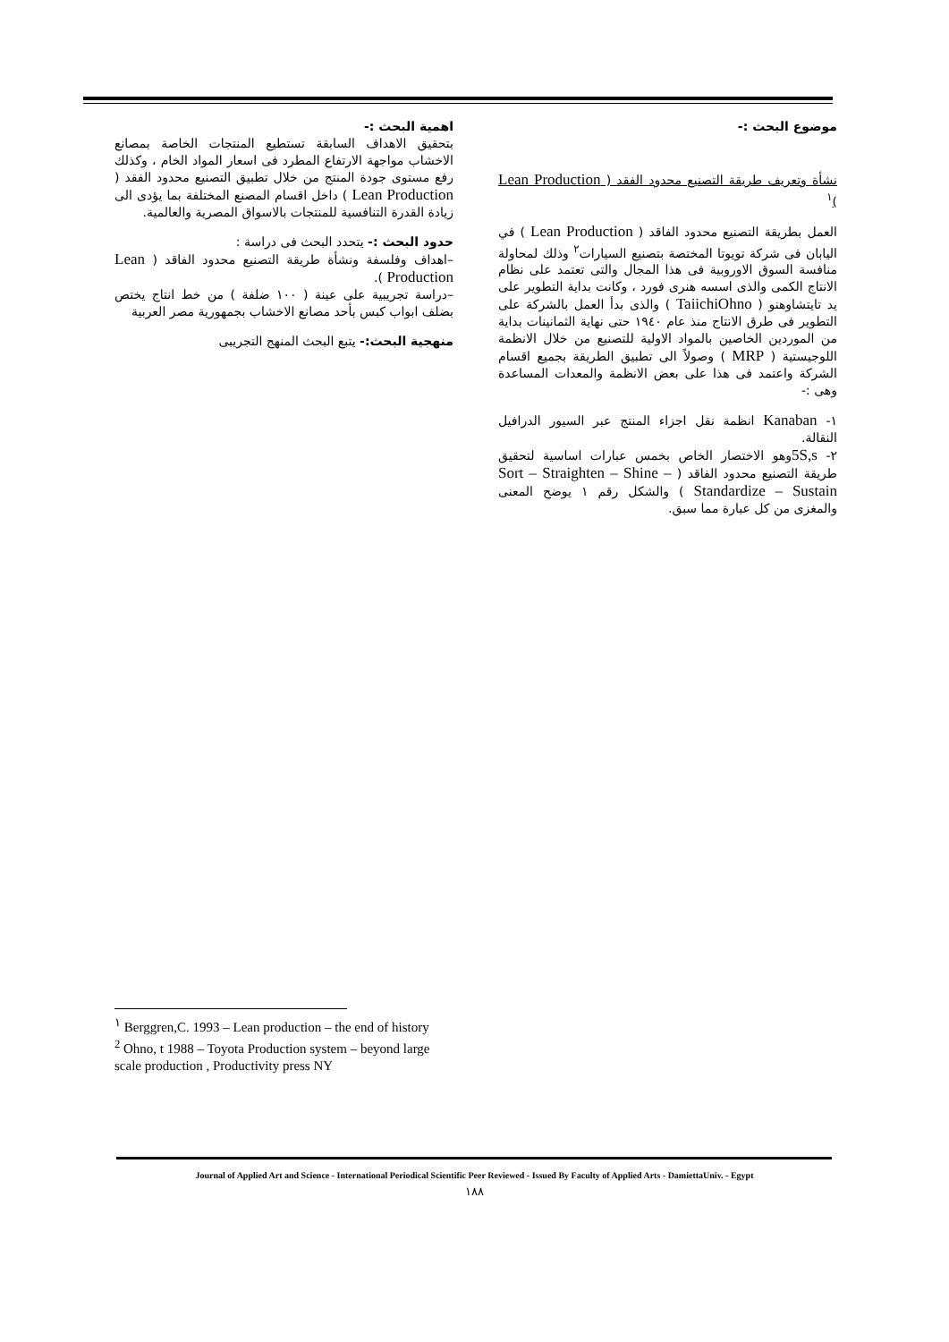اهمية البحث :-
بتحقيق الاهداف السابقة تستطيع المنتجات الخاصة بمصانع الاخشاب مواجهة الارتفاع المطرد فى اسعار المواد الخام ، وكذلك رفع مستوى جودة المنتج من خلال تطبيق التصنيع محدود الفقد ( Lean Production ) داخل اقسام المصنع المختلفة بما يؤدى الى زيادة القدرة التنافسية للمنتجات بالاسواق المصرية والعالمية.
حدود البحث :- يتحدد البحث فى دراسة :
–اهداف وفلسفة ونشأة طريقة التصنيع محدود الفاقد ( Lean Production ).
–دراسة تجريبية على عينة ( ١٠٠ ضلفة ) من خط انتاج يختص بضلف ابواب كبس بأحد مصانع الاخشاب بجمهورية مصر العربية
منهجية البحث:- يتبع البحث المنهج التجريبى
موضوع البحث :-
نشأة وتعريف طريقة التصنيع محدود الفقد ( Lean Production )<sup>١</sup>
العمل بطريقة التصنيع محدود الفاقد ( Lean Production ) في اليابان فى شركة تويوتا المختصة بتصنيع السيارات<sup>٢</sup> وذلك لمحاولة منافسة السوق الاوروبية فى هذا المجال والتى تعتمد على نظام الانتاج الكمى والذى اسسه هنرى فورد ، وكانت بداية التطوير على يد تايتشاوهنو ( TaiichiOhno ) والذى بدأ العمل بالشركة على التطوير فى طرق الانتاج منذ عام ١٩٤٠ حتى نهاية الثمانينات بداية من الموردين الخاصين بالمواد الاولية للتصنيع من خلال الانظمة اللوجيستية ( MRP ) وصولاً الى تطبيق الطريقة بجميع اقسام الشركة واعتمد فى هذا على بعض الانظمة والمعدات المساعدة وهى :-
١- Kanaban انظمة نقل اجزاء المنتج عبر السيور الدرافيل النقالة.
٢- 5S,sوهو الاختصار الخاص بخمس عبارات اساسية لتحقيق طريقة التصنيع محدود الفاقد ( Sort – Straighten – Shine – Standardize – Sustain ) والشكل رقم ١ يوضح المعنى والمغزى من كل عبارة مما سبق.
<sup>١</sup> Berggren,C. 1993 – Lean production – the end of history
<sup>2</sup> Ohno, t 1988 – Toyota Production system – beyond large scale production , Productivity press NY
Journal of Applied Art and Science - International Periodical Scientific Peer Reviewed - Issued By Faculty of Applied Arts - DamiettaUniv. - Egypt
١٨٨